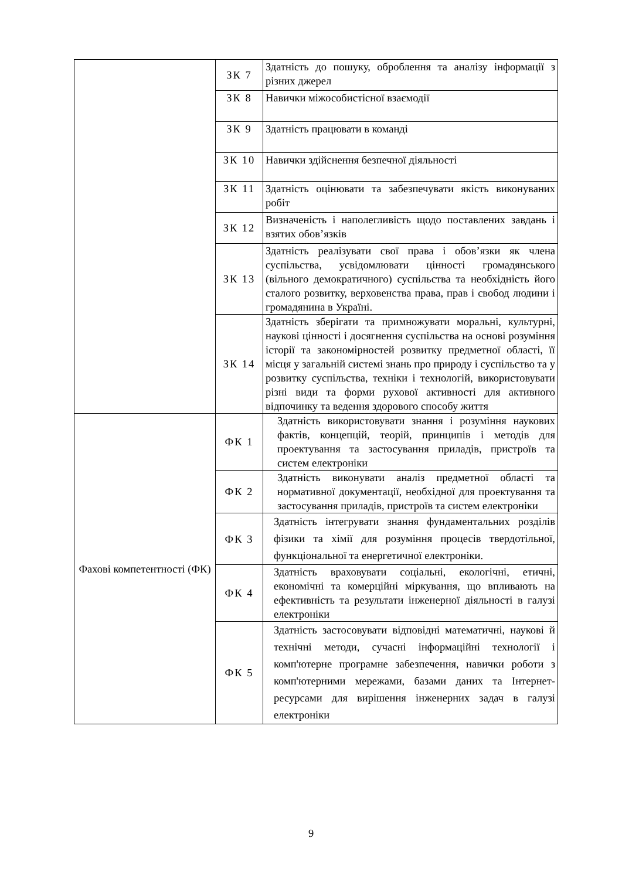| | ЗК 7 | Здатність до пошуку, оброблення та аналізу інформації з різних джерел |
| | ЗК 8 | Навички міжособистісної взаємодії |
| | ЗК 9 | Здатність працювати в команді |
| | ЗК 10 | Навички здійснення безпечної діяльності |
| | ЗК 11 | Здатність оцінювати та забезпечувати якість виконуваних робіт |
| | ЗК 12 | Визначеність і наполегливість щодо поставлених завдань і взятих обов’язків |
| | ЗК 13 | Здатність реалізувати свої права і обов’язки як члена суспільства, усвідомлювати цінності громадянського (вільного демократичного) суспільства та необхідність його сталого розвитку, верховенства права, прав і свобод людини і громадянина в Україні. |
| | ЗК 14 | Здатність зберігати та примножувати моральні, культурні, наукові цінності і досягнення суспільства на основі розуміння історії та закономірностей розвитку предметної області, її місця у загальній системі знань про природу і суспільство та у розвитку суспільства, техніки і технологій, використовувати різні види та форми рухової активності для активного відпочинку та ведення здорового способу життя |
| Фахові компетентності (ФК) | ФК 1 | Здатність використовувати знання і розуміння наукових фактів, концепцій, теорій, принципів і методів для проектування та застосування приладів, пристроїв та систем електроніки |
| | ФК 2 | Здатність виконувати аналіз предметної області та нормативної документації, необхідної для проектування та застосування приладів, пристроїв та систем електроніки |
| | ФК 3 | Здатність інтегрувати знання фундаментальних розділів фізики та хімії для розуміння процесів твердотільної, функціональної та енергетичної електроніки. |
| | ФК 4 | Здатність враховувати соціальні, екологічні, етичні, економічні та комерційні міркування, що впливають на ефективність та результати інженерної діяльності в галузі електроніки |
| | ФК 5 | Здатність застосовувати відповідні математичні, наукові й технічні методи, сучасні інформаційні технології і комп'ютерне програмне забезпечення, навички роботи з комп'ютерними мережами, базами даних та Інтернет-ресурсами для вирішення інженерних задач в галузі електроніки |
9